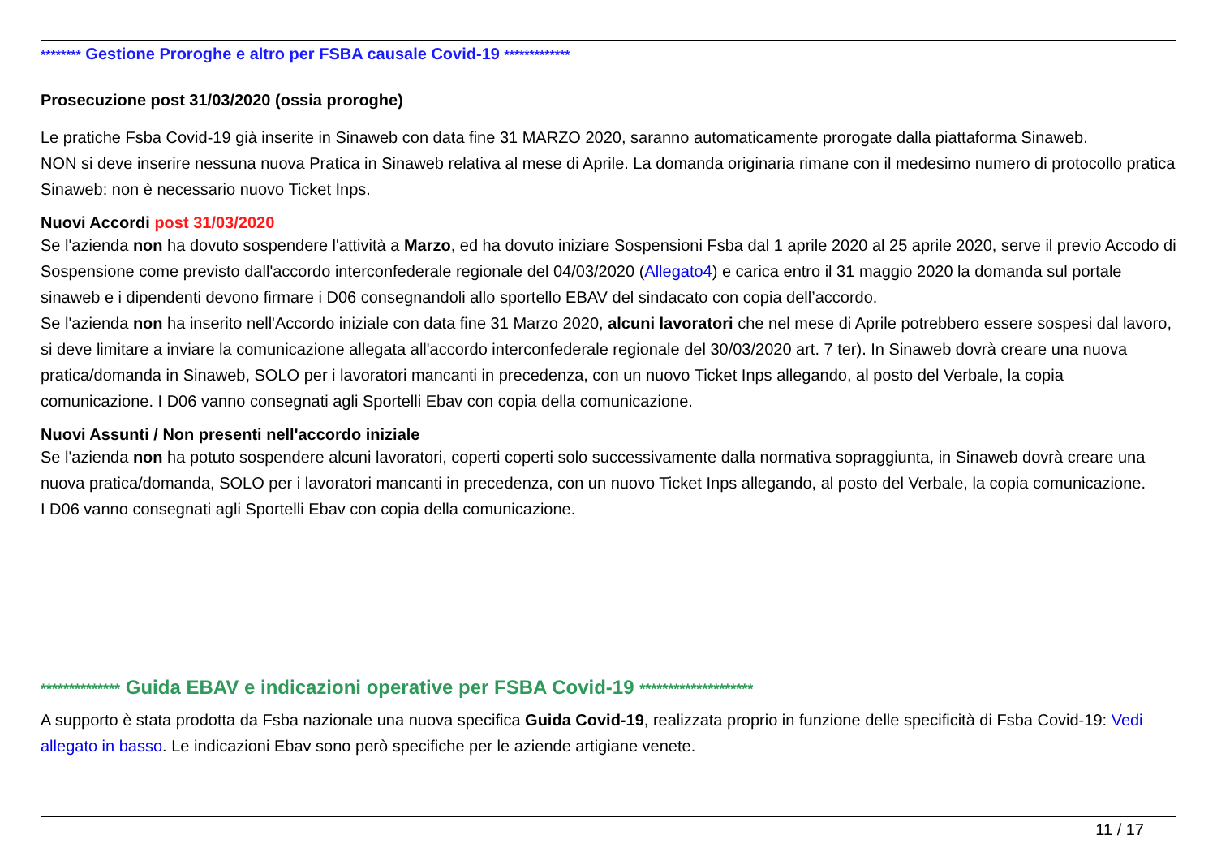******** Gestione Proroghe e altro per FSBA causale Covid-19 *************
Prosecuzione post 31/03/2020 (ossia proroghe)
Le pratiche Fsba Covid-19 già inserite in Sinaweb con data fine 31 MARZO 2020, saranno automaticamente prorogate dalla piattaforma Sinaweb.
NON si deve inserire nessuna nuova Pratica in Sinaweb relativa al mese di Aprile. La domanda originaria rimane con il medesimo numero di protocollo pratica Sinaweb: non è necessario nuovo Ticket Inps.
Nuovi Accordi post 31/03/2020
Se l'azienda non ha dovuto sospendere l'attività a Marzo, ed ha dovuto iniziare Sospensioni Fsba dal 1 aprile 2020 al 25 aprile 2020, serve il previo Accodo di Sospensione come previsto dall'accordo interconfederale regionale del 04/03/2020 (Allegato4) e carica entro il 31 maggio 2020 la domanda sul portale sinaweb e i dipendenti devono firmare i D06 consegnandoli allo sportello EBAV del sindacato con copia dell’accordo.
Se l'azienda non ha inserito nell'Accordo iniziale con data fine 31 Marzo 2020, alcuni lavoratori che nel mese di Aprile potrebbero essere sospesi dal lavoro, si deve limitare a inviare la comunicazione allegata all'accordo interconfederale regionale del 30/03/2020 art. 7 ter). In Sinaweb dovrà creare una nuova pratica/domanda in Sinaweb, SOLO per i lavoratori mancanti in precedenza, con un nuovo Ticket Inps allegando, al posto del Verbale, la copia comunicazione. I D06 vanno consegnati agli Sportelli Ebav con copia della comunicazione.
Nuovi Assunti / Non presenti nell'accordo iniziale
Se l'azienda non ha potuto sospendere alcuni lavoratori, coperti coperti solo successivamente dalla normativa sopraggiunta, in Sinaweb dovrà creare una nuova pratica/domanda, SOLO per i lavoratori mancanti in precedenza, con un nuovo Ticket Inps allegando, al posto del Verbale, la copia comunicazione.
I D06 vanno consegnati agli Sportelli Ebav con copia della comunicazione.
************** Guida EBAV e indicazioni operative per FSBA Covid-19 ********************
A supporto è stata prodotta da Fsba nazionale una nuova specifica Guida Covid-19, realizzata proprio in funzione delle specificità di Fsba Covid-19: Vedi allegato in basso. Le indicazioni Ebav sono però specifiche per le aziende artigiane venete.
11 / 17